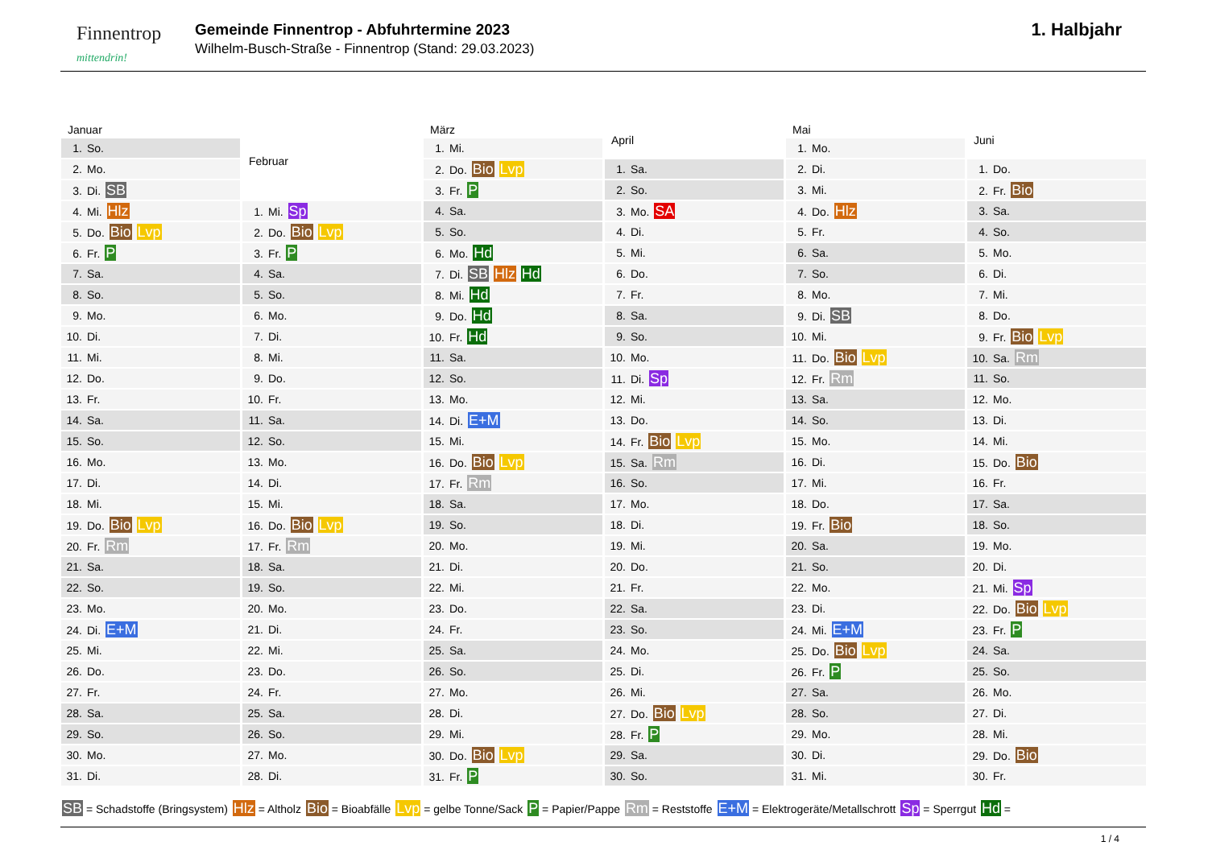Finnentrop
mittendrin!
Gemeinde Finnentrop - Abfuhrtermine 2023
Wilhelm-Busch-Straße - Finnentrop (Stand: 29.03.2023)
1. Halbjahr
| Januar |
| --- |
| 1. So. |
| 2. Mo. |
| 3. Di. SB |
| 4. Mi. Hlz |
| 5. Do. Bio Lvp |
| 6. Fr. P |
| 7. Sa. |
| 8. So. |
| 9. Mo. |
| 10. Di. |
| 11. Mi. |
| 12. Do. |
| 13. Fr. |
| 14. Sa. |
| 15. So. |
| 16. Mo. |
| 17. Di. |
| 18. Mi. |
| 19. Do. Bio Lvp |
| 20. Fr. Rm |
| 21. Sa. |
| 22. So. |
| 23. Mo. |
| 24. Di. E+M |
| 25. Mi. |
| 26. Do. |
| 27. Fr. |
| 28. Sa. |
| 29. So. |
| 30. Mo. |
| 31. Di. |
| Februar |
| --- |
| 1. Mi. Sp |
| 2. Do. Bio Lvp |
| 3. Fr. P |
| 4. Sa. |
| 5. So. |
| 6. Mo. |
| 7. Di. |
| 8. Mi. |
| 9. Do. |
| 10. Fr. |
| 11. Sa. |
| 12. So. |
| 13. Mo. |
| 14. Di. |
| 15. Mi. |
| 16. Do. Bio Lvp |
| 17. Fr. Rm |
| 18. Sa. |
| 19. So. |
| 20. Mo. |
| 21. Di. |
| 22. Mi. |
| 23. Do. |
| 24. Fr. |
| 25. Sa. |
| 26. So. |
| 27. Mo. |
| 28. Di. |
| März |
| --- |
| 1. Mi. |
| 2. Do. Bio Lvp |
| 3. Fr. P |
| 4. Sa. |
| 5. So. |
| 6. Mo. Hd |
| 7. Di. SB Hlz Hd |
| 8. Mi. Hd |
| 9. Do. Hd |
| 10. Fr. Hd |
| 11. Sa. |
| 12. So. |
| 13. Mo. |
| 14. Di. E+M |
| 15. Mi. |
| 16. Do. Bio Lvp |
| 17. Fr. Rm |
| 18. Sa. |
| 19. So. |
| 20. Mo. |
| 21. Di. |
| 22. Mi. |
| 23. Do. |
| 24. Fr. |
| 25. Sa. |
| 26. So. |
| 27. Mo. |
| 28. Di. |
| 29. Mi. |
| 30. Do. Bio Lvp |
| 31. Fr. P |
| April |
| --- |
| 1. Sa. |
| 2. So. |
| 3. Mo. SA |
| 4. Di. |
| 5. Mi. |
| 6. Do. |
| 7. Fr. |
| 8. Sa. |
| 9. So. |
| 10. Mo. |
| 11. Di. Sp |
| 12. Mi. |
| 13. Do. |
| 14. Fr. Bio Lvp |
| 15. Sa. Rm |
| 16. So. |
| 17. Mo. |
| 18. Di. |
| 19. Mi. |
| 20. Do. |
| 21. Fr. |
| 22. Sa. |
| 23. So. |
| 24. Mo. |
| 25. Di. |
| 26. Mi. |
| 27. Do. Bio Lvp |
| 28. Fr. P |
| 29. Sa. |
| 30. So. |
| Mai |
| --- |
| 1. Mo. |
| 2. Di. |
| 3. Mi. |
| 4. Do. Hlz |
| 5. Fr. |
| 6. Sa. |
| 7. So. |
| 8. Mo. |
| 9. Di. SB |
| 10. Mi. |
| 11. Do. Bio Lvp |
| 12. Fr. Rm |
| 13. Sa. |
| 14. So. |
| 15. Mo. |
| 16. Di. |
| 17. Mi. |
| 18. Do. |
| 19. Fr. Bio |
| 20. Sa. |
| 21. So. |
| 22. Mo. |
| 23. Di. |
| 24. Mi. E+M |
| 25. Do. Bio Lvp |
| 26. Fr. P |
| 27. Sa. |
| 28. So. |
| 29. Mo. |
| 30. Di. |
| 31. Mi. |
| Juni |
| --- |
| 1. Do. |
| 2. Fr. Bio |
| 3. Sa. |
| 4. So. |
| 5. Mo. |
| 6. Di. |
| 7. Mi. |
| 8. Do. |
| 9. Fr. Bio Lvp |
| 10. Sa. Rm |
| 11. So. |
| 12. Mo. |
| 13. Di. |
| 14. Mi. |
| 15. Do. Bio |
| 16. Fr. |
| 17. Sa. |
| 18. So. |
| 19. Mo. |
| 20. Di. |
| 21. Mi. Sp |
| 22. Do. Bio Lvp |
| 23. Fr. P |
| 24. Sa. |
| 25. So. |
| 26. Mo. |
| 27. Di. |
| 28. Mi. |
| 29. Do. Bio |
| 30. Fr. |
SB = Schadstoffe (Bringsystem) Hlz = Altholz Bio = Bioabfälle Lvp = gelbe Tonne/Sack P = Papier/Pappe Rm = Reststoffe E+M = Elektrogeräte/Metallschrott Sp = Sperrgut Hd =
1 / 4